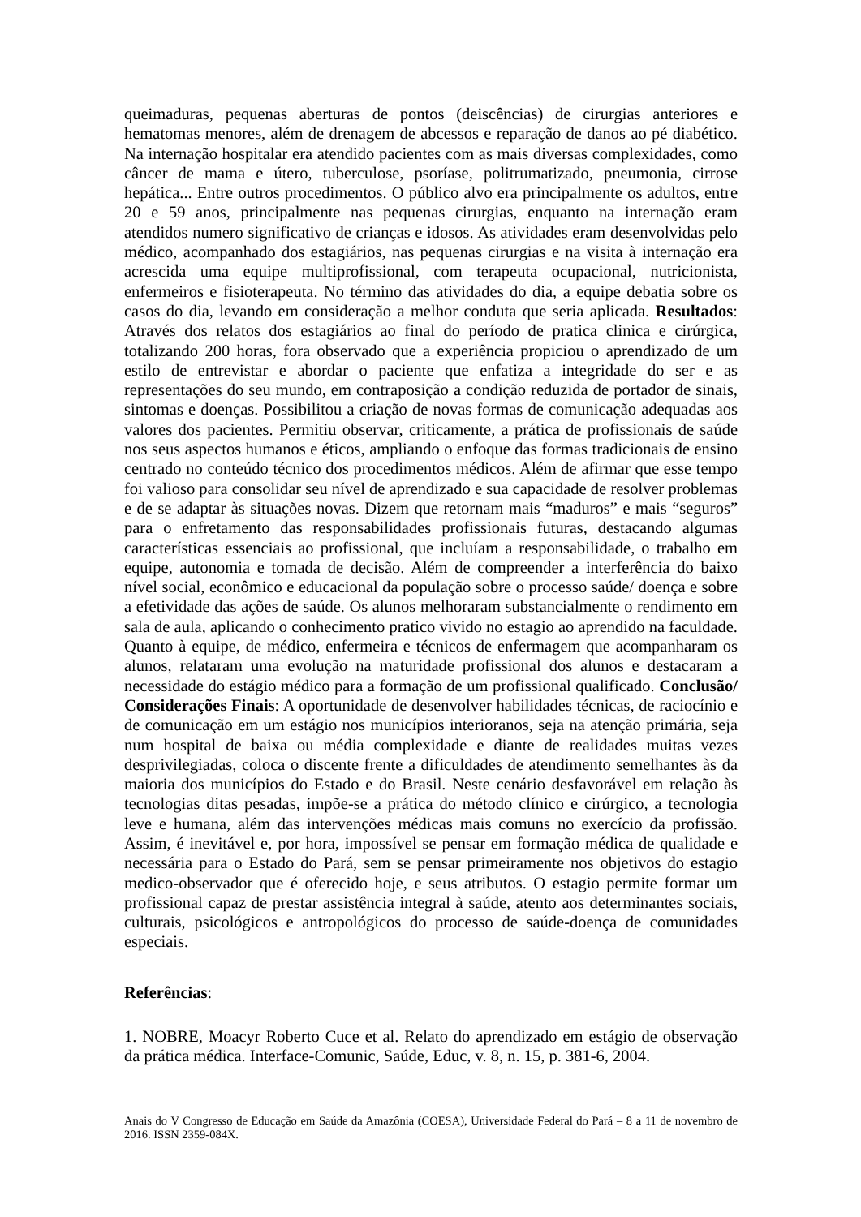queimaduras, pequenas aberturas de pontos (deiscências) de cirurgias anteriores e hematomas menores, além de drenagem de abcessos e reparação de danos ao pé diabético. Na internação hospitalar era atendido pacientes com as mais diversas complexidades, como câncer de mama e útero, tuberculose, psoríase, politrumatizado, pneumonia, cirrose hepática... Entre outros procedimentos. O público alvo era principalmente os adultos, entre 20 e 59 anos, principalmente nas pequenas cirurgias, enquanto na internação eram atendidos numero significativo de crianças e idosos. As atividades eram desenvolvidas pelo médico, acompanhado dos estagiários, nas pequenas cirurgias e na visita à internação era acrescida uma equipe multiprofissional, com terapeuta ocupacional, nutricionista, enfermeiros e fisioterapeuta. No término das atividades do dia, a equipe debatia sobre os casos do dia, levando em consideração a melhor conduta que seria aplicada. Resultados: Através dos relatos dos estagiários ao final do período de pratica clinica e cirúrgica, totalizando 200 horas, fora observado que a experiência propiciou o aprendizado de um estilo de entrevistar e abordar o paciente que enfatiza a integridade do ser e as representações do seu mundo, em contraposição a condição reduzida de portador de sinais, sintomas e doenças. Possibilitou a criação de novas formas de comunicação adequadas aos valores dos pacientes. Permitiu observar, criticamente, a prática de profissionais de saúde nos seus aspectos humanos e éticos, ampliando o enfoque das formas tradicionais de ensino centrado no conteúdo técnico dos procedimentos médicos. Além de afirmar que esse tempo foi valioso para consolidar seu nível de aprendizado e sua capacidade de resolver problemas e de se adaptar às situações novas. Dizem que retornam mais “maduros” e mais “seguros” para o enfretamento das responsabilidades profissionais futuras, destacando algumas características essenciais ao profissional, que incluíam a responsabilidade, o trabalho em equipe, autonomia e tomada de decisão. Além de compreender a interferência do baixo nível social, econômico e educacional da população sobre o processo saúde/ doença e sobre a efetividade das ações de saúde. Os alunos melhoraram substancialmente o rendimento em sala de aula, aplicando o conhecimento pratico vivido no estagio ao aprendido na faculdade. Quanto à equipe, de médico, enfermeira e técnicos de enfermagem que acompanharam os alunos, relataram uma evolução na maturidade profissional dos alunos e destacaram a necessidade do estágio médico para a formação de um profissional qualificado. Conclusão/ Considerações Finais: A oportunidade de desenvolver habilidades técnicas, de raciocínio e de comunicação em um estágio nos municípios interioranos, seja na atenção primária, seja num hospital de baixa ou média complexidade e diante de realidades muitas vezes desprivilegiadas, coloca o discente frente a dificuldades de atendimento semelhantes às da maioria dos municípios do Estado e do Brasil. Neste cenário desfavorável em relação às tecnologias ditas pesadas, impõe-se a prática do método clínico e cirúrgico, a tecnologia leve e humana, além das intervenções médicas mais comuns no exercício da profissão. Assim, é inevitável e, por hora, impossível se pensar em formação médica de qualidade e necessária para o Estado do Pará, sem se pensar primeiramente nos objetivos do estagio medico-observador que é oferecido hoje, e seus atributos. O estagio permite formar um profissional capaz de prestar assistência integral à saúde, atento aos determinantes sociais, culturais, psicológicos e antropológicos do processo de saúde-doença de comunidades especiais.
Referências:
1. NOBRE, Moacyr Roberto Cuce et al. Relato do aprendizado em estágio de observação da prática médica. Interface-Comunic, Saúde, Educ, v. 8, n. 15, p. 381-6, 2004.
Anais do V Congresso de Educação em Saúde da Amazônia (COESA), Universidade Federal do Pará – 8 a 11 de novembro de 2016. ISSN 2359-084X.